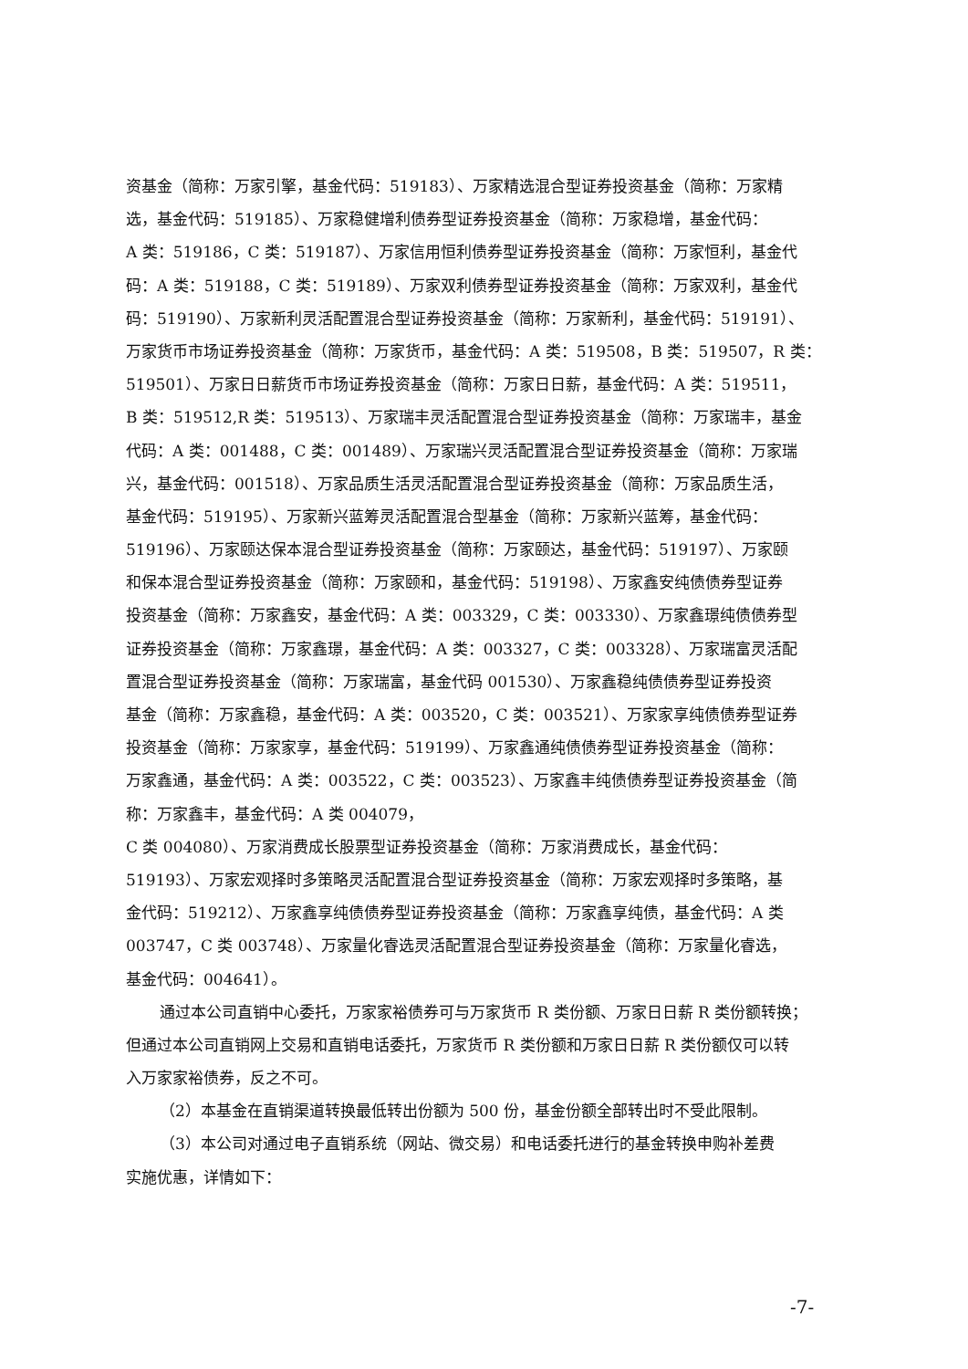资基金（简称：万家引擎，基金代码：519183）、万家精选混合型证券投资基金（简称：万家精
选，基金代码：519185）、万家稳健增利债券型证券投资基金（简称：万家稳增，基金代码：
A 类：519186，C 类：519187）、万家信用恒利债券型证券投资基金（简称：万家恒利，基金代
码：A 类：519188，C 类：519189）、万家双利债券型证券投资基金（简称：万家双利，基金代
码：519190）、万家新利灵活配置混合型证券投资基金（简称：万家新利，基金代码：519191）、
万家货币市场证券投资基金（简称：万家货币，基金代码：A 类：519508，B 类：519507，R 类：
519501）、万家日日薪货币市场证券投资基金（简称：万家日日薪，基金代码：A 类：519511，
B 类：519512,R 类：519513）、万家瑞丰灵活配置混合型证券投资基金（简称：万家瑞丰，基金
代码：A 类：001488，C 类：001489）、万家瑞兴灵活配置混合型证券投资基金（简称：万家瑞
兴，基金代码：001518）、万家品质生活灵活配置混合型证券投资基金（简称：万家品质生活，
基金代码：519195）、万家新兴蓝筹灵活配置混合型基金（简称：万家新兴蓝筹，基金代码：
519196）、万家颐达保本混合型证券投资基金（简称：万家颐达，基金代码：519197）、万家颐
和保本混合型证券投资基金（简称：万家颐和，基金代码：519198）、万家鑫安纯债债券型证券
投资基金（简称：万家鑫安，基金代码：A 类：003329，C 类：003330）、万家鑫璟纯债债券型
证券投资基金（简称：万家鑫璟，基金代码：A 类：003327，C 类：003328）、万家瑞富灵活配
置混合型证券投资基金（简称：万家瑞富，基金代码 001530）、万家鑫稳纯债债券型证券投资
基金（简称：万家鑫稳，基金代码：A 类：003520，C 类：003521）、万家家享纯债债券型证券
投资基金（简称：万家家享，基金代码：519199）、万家鑫通纯债债券型证券投资基金（简称：
万家鑫通，基金代码：A 类：003522，C 类：003523）、万家鑫丰纯债债券型证券投资基金（简
称：万家鑫丰，基金代码：A 类 004079，
C 类 004080）、万家消费成长股票型证券投资基金（简称：万家消费成长，基金代码：
519193）、万家宏观择时多策略灵活配置混合型证券投资基金（简称：万家宏观择时多策略，基
金代码：519212）、万家鑫享纯债债券型证券投资基金（简称：万家鑫享纯债，基金代码：A 类
003747，C 类 003748）、万家量化睿选灵活配置混合型证券投资基金（简称：万家量化睿选，
基金代码：004641）。
通过本公司直销中心委托，万家家裕债券可与万家货币 R 类份额、万家日日薪 R 类份额转换；
但通过本公司直销网上交易和直销电话委托，万家货币 R 类份额和万家日日薪 R 类份额仅可以转
入万家家裕债券，反之不可。
（2）本基金在直销渠道转换最低转出份额为 500 份，基金份额全部转出时不受此限制。
（3）本公司对通过电子直销系统（网站、微交易）和电话委托进行的基金转换申购补差费
实施优惠，详情如下：
-7-